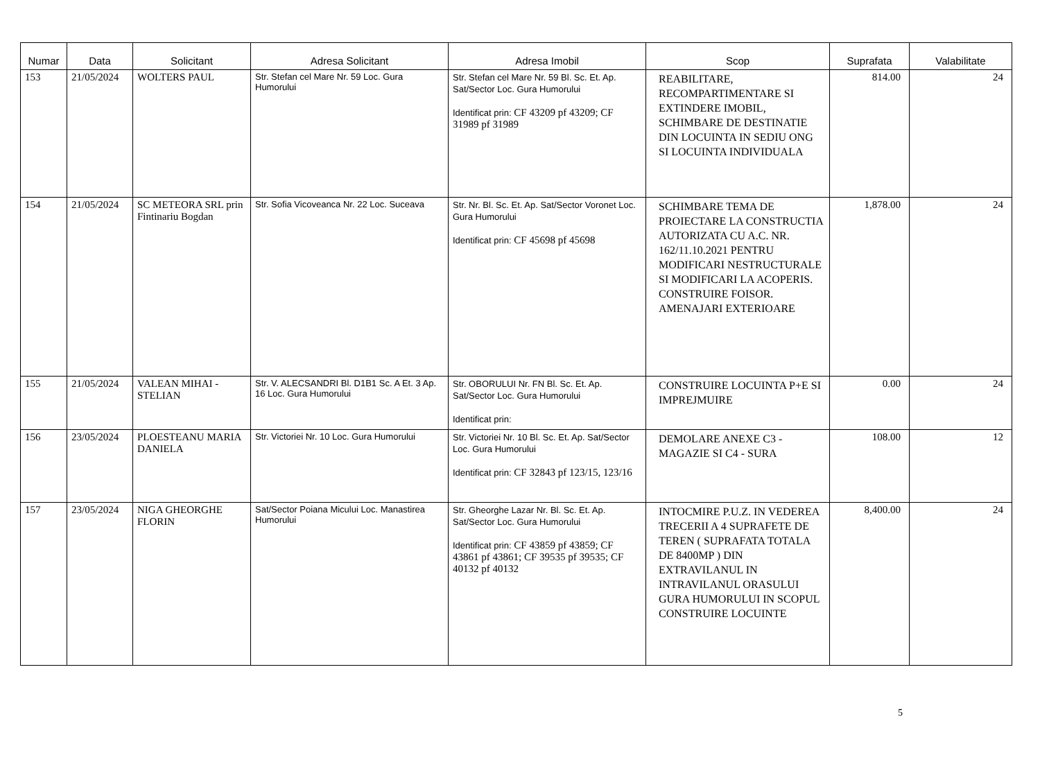| Numar | Data | Solicitant | Adresa Solicitant | Adresa Imobil | Scop | Suprafata | Valabilitate |
| --- | --- | --- | --- | --- | --- | --- | --- |
| 153 | 21/05/2024 | WOLTERS PAUL | Str. Stefan cel Mare Nr. 59 Loc. Gura Humorului | Str. Stefan cel Mare Nr. 59 Bl. Sc. Et. Ap. Sat/Sector Loc. Gura Humorului Identificat prin: CF 43209 pf 43209; CF 31989 pf 31989 | REABILITARE, RECOMPARTIMENTARE SI EXTINDERE IMOBIL, SCHIMBARE DE DESTINATIE DIN LOCUINTA IN SEDIU ONG SI LOCUINTA INDIVIDUALA | 814.00 | 24 |
| 154 | 21/05/2024 | SC METEORA SRL prin Fintinariu Bogdan | Str. Sofia Vicoveanca Nr. 22 Loc. Suceava | Str. Nr. Bl. Sc. Et. Ap. Sat/Sector Voronet Loc. Gura Humorului Identificat prin: CF 45698 pf 45698 | SCHIMBARE TEMA DE PROIECTARE LA CONSTRUCTIA AUTORIZATA CU A.C. NR. 162/11.10.2021 PENTRU MODIFICARI NESTRUCTURALE SI MODIFICARI LA ACOPERIS. CONSTRUIRE FOISOR. AMENAJARI EXTERIOARE | 1,878.00 | 24 |
| 155 | 21/05/2024 | VALEAN MIHAI - STELIAN | Str. V. ALECSANDRI Bl. D1B1 Sc. A Et. 3 Ap. 16 Loc. Gura Humorului | Str. OBORULUI Nr. FN Bl. Sc. Et. Ap. Sat/Sector Loc. Gura Humorului Identificat prin: | CONSTRUIRE LOCUINTA P+E SI IMPREJMUIRE | 0.00 | 24 |
| 156 | 23/05/2024 | PLOESTEANU MARIA DANIELA | Str. Victoriei Nr. 10 Loc. Gura Humorului | Str. Victoriei Nr. 10 Bl. Sc. Et. Ap. Sat/Sector Loc. Gura Humorului Identificat prin: CF 32843 pf 123/15, 123/16 | DEMOLARE ANEXE C3 - MAGAZIE SI C4 - SURA | 108.00 | 12 |
| 157 | 23/05/2024 | NIGA GHEORGHE FLORIN | Sat/Sector Poiana Micului Loc. Manastirea Humorului | Str. Gheorghe Lazar Nr. Bl. Sc. Et. Ap. Sat/Sector Loc. Gura Humorului Identificat prin: CF 43859 pf 43859; CF 43861 pf 43861; CF 39535 pf 39535; CF 40132 pf 40132 | INTOCMIRE P.U.Z. IN VEDEREA TRECERII A 4 SUPRAFETE DE TEREN ( SUPRAFATA TOTALA DE 8400MP ) DIN EXTRAVILANUL IN INTRAVILANUL ORASULUI GURA HUMORULUI IN SCOPUL CONSTRUIRE LOCUINTE | 8,400.00 | 24 |
5